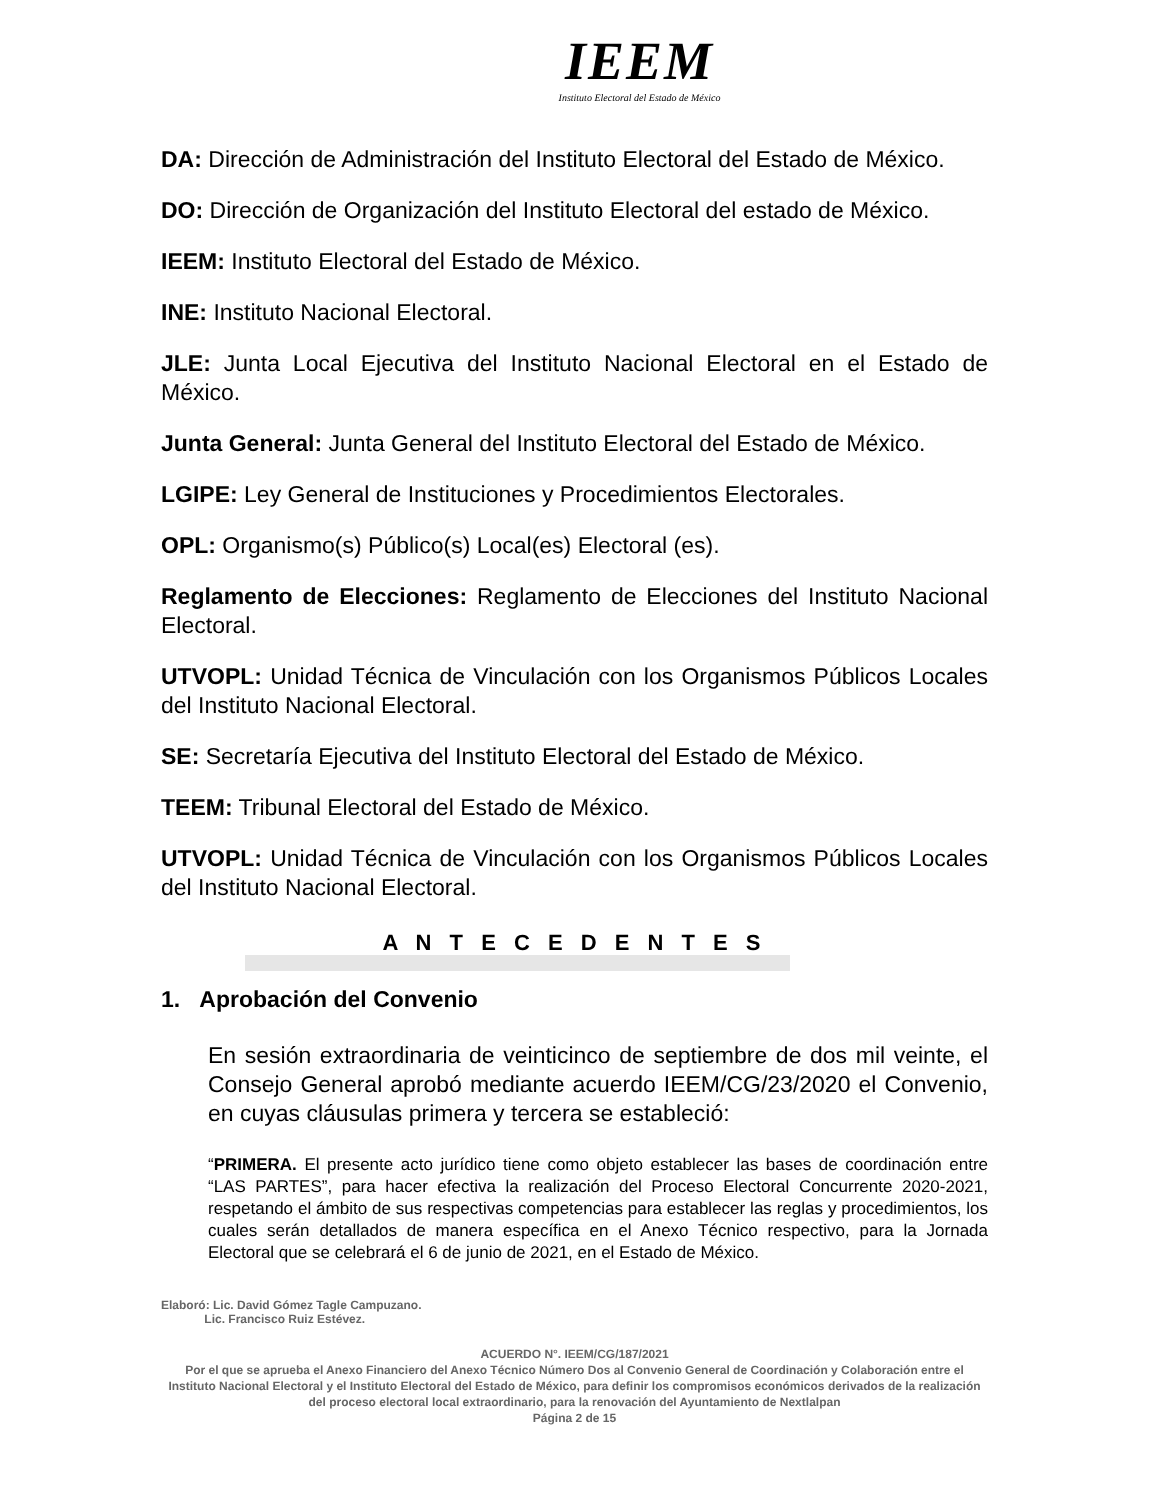IEEM
Instituto Electoral del Estado de México
DA: Dirección de Administración del Instituto Electoral del Estado de México.
DO: Dirección de Organización del Instituto Electoral del estado de México.
IEEM: Instituto Electoral del Estado de México.
INE: Instituto Nacional Electoral.
JLE: Junta Local Ejecutiva del Instituto Nacional Electoral en el Estado de México.
Junta General: Junta General del Instituto Electoral del Estado de México.
LGIPE: Ley General de Instituciones y Procedimientos Electorales.
OPL: Organismo(s) Público(s) Local(es) Electoral (es).
Reglamento de Elecciones: Reglamento de Elecciones del Instituto Nacional Electoral.
UTVOPL: Unidad Técnica de Vinculación con los Organismos Públicos Locales del Instituto Nacional Electoral.
SE: Secretaría Ejecutiva del Instituto Electoral del Estado de México.
TEEM: Tribunal Electoral del Estado de México.
UTVOPL: Unidad Técnica de Vinculación con los Organismos Públicos Locales del Instituto Nacional Electoral.
A N T E C E D E N T E S
1. Aprobación del Convenio
En sesión extraordinaria de veinticinco de septiembre de dos mil veinte, el Consejo General aprobó mediante acuerdo IEEM/CG/23/2020 el Convenio, en cuyas cláusulas primera y tercera se estableció:
“PRIMERA. El presente acto jurídico tiene como objeto establecer las bases de coordinación entre “LAS PARTES”, para hacer efectiva la realización del Proceso Electoral Concurrente 2020-2021, respetando el ámbito de sus respectivas competencias para establecer las reglas y procedimientos, los cuales serán detallados de manera específica en el Anexo Técnico respectivo, para la Jornada Electoral que se celebrará el 6 de junio de 2021, en el Estado de México.
Elaboró: Lic. David Gómez Tagle Campuzano.
Lic. Francisco Ruiz Estévez.
ACUERDO N°. IEEM/CG/187/2021
Por el que se aprueba el Anexo Financiero del Anexo Técnico Número Dos al Convenio General de Coordinación y Colaboración entre el Instituto Nacional Electoral y el Instituto Electoral del Estado de México, para definir los compromisos económicos derivados de la realización del proceso electoral local extraordinario, para la renovación del Ayuntamiento de Nextlalpan
Página 2 de 15